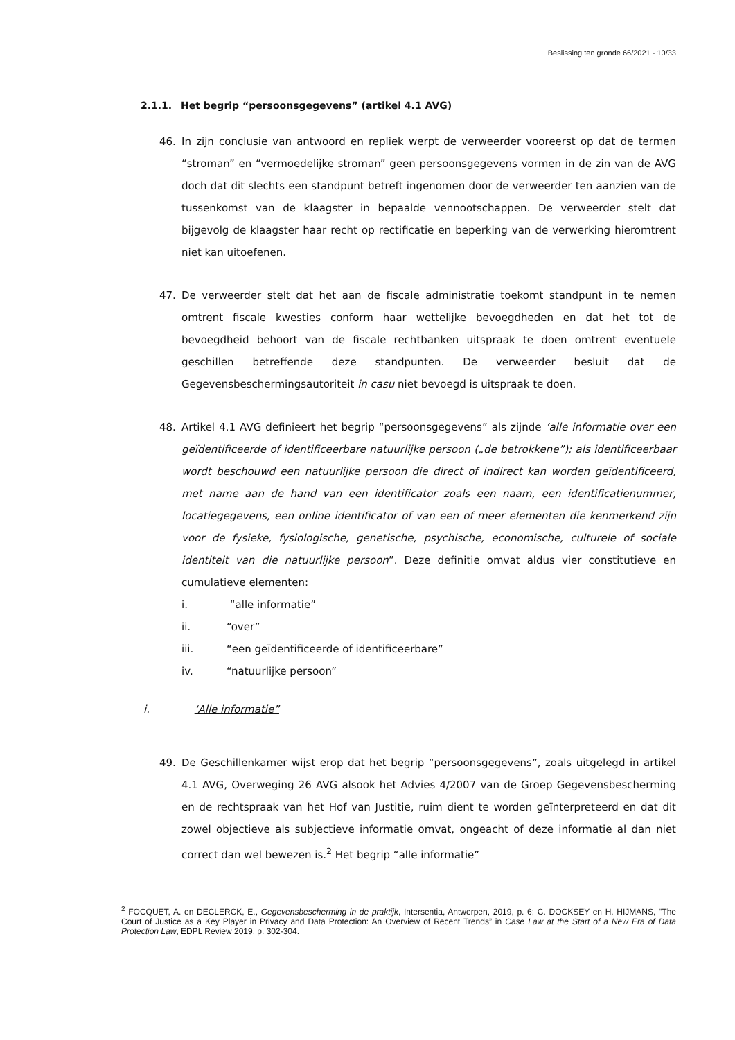Beslissing ten gronde 66/2021 - 10/33
2.1.1. Het begrip “persoonsgegevens” (artikel 4.1 AVG)
46. In zijn conclusie van antwoord en repliek werpt de verweerder vooreerst op dat de termen “stroman” en “vermoedelijke stroman” geen persoonsgegevens vormen in de zin van de AVG doch dat dit slechts een standpunt betreft ingenomen door de verweerder ten aanzien van de tussenkomst van de klaagster in bepaalde vennootschappen. De verweerder stelt dat bijgevolg de klaagster haar recht op rectificatie en beperking van de verwerking hieromtrent niet kan uitoefenen.
47. De verweerder stelt dat het aan de fiscale administratie toekomt standpunt in te nemen omtrent fiscale kwesties conform haar wettelijke bevoegdheden en dat het tot de bevoegdheid behoort van de fiscale rechtbanken uitspraak te doen omtrent eventuele geschillen betreffende deze standpunten. De verweerder besluit dat de Gegevensbeschermingsautoriteit in casu niet bevoegd is uitspraak te doen.
48. Artikel 4.1 AVG definieert het begrip “persoonsgegevens” als zijnde ‘alle informatie over een geïdentificeerde of identificeerbare natuurlijke persoon („de betrokkene”); als identificeerbaar wordt beschouwd een natuurlijke persoon die direct of indirect kan worden geïdentificeerd, met name aan de hand van een identificator zoals een naam, een identificatienummer, locatiegegevens, een online identificator of van een of meer elementen die kenmerkend zijn voor de fysieke, fysiologische, genetische, psychische, economische, culturele of sociale identiteit van die natuurlijke persoon”. Deze definitie omvat aldus vier constitutieve en cumulatieve elementen:
i. “alle informatie”
ii. “over”
iii. “een geïdentificeerde of identificeerbare”
iv. “natuurlijke persoon”
i. ‘Alle informatie”
49. De Geschillenkamer wijst erop dat het begrip “persoonsgegevens”, zoals uitgelegd in artikel 4.1 AVG, Overweging 26 AVG alsook het Advies 4/2007 van de Groep Gegevensbescherming en de rechtspraak van het Hof van Justitie, ruim dient te worden geïnterpreteerd en dat dit zowel objectieve als subjectieve informatie omvat, ongeacht of deze informatie al dan niet correct dan wel bewezen is.<sup>2</sup> Het begrip “alle informatie”
<sup>2</sup> FOCQUET, A. en DECLERCK, E., Gegevensbescherming in de praktijk, Intersentia, Antwerpen, 2019, p. 6; C. DOCKSEY en H. HIJMANS, "The Court of Justice as a Key Player in Privacy and Data Protection: An Overview of Recent Trends” in Case Law at the Start of a New Era of Data Protection Law, EDPL Review 2019, p. 302-304.